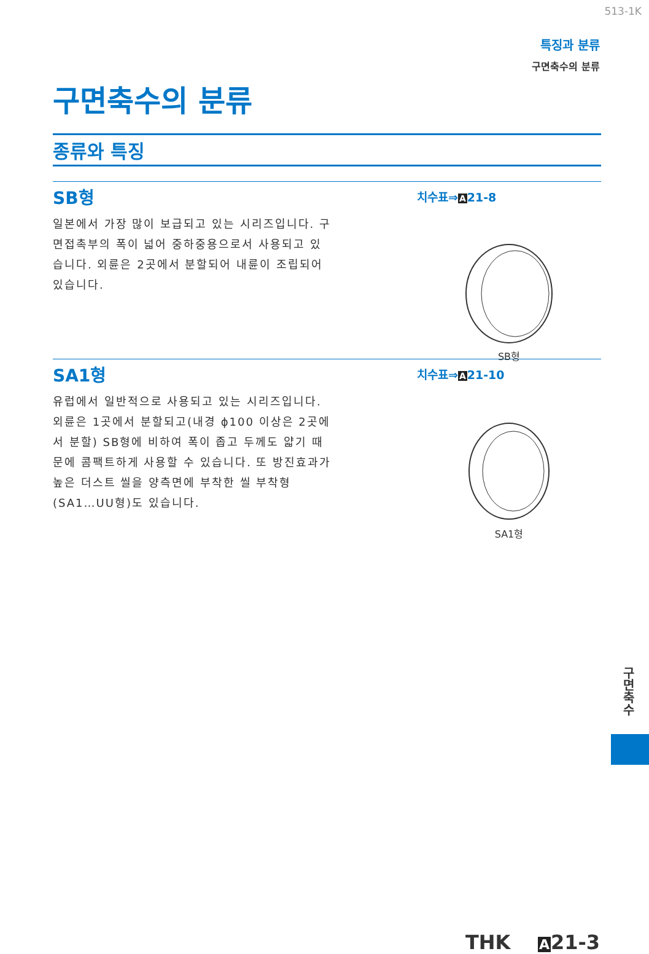513-1K
특징과 분류
구면축수의 분류
구면축수의 분류
종류와 특징
SB형
일본에서 가장 많이 보급되고 있는 시리즈입니다. 구면접촉부의 폭이 넓어 중하중용으로서 사용되고 있습니다. 외륜은 2곳에서 분할되어 내륜이 조립되어 있습니다.
치수표⇒A21-8
SB형
SA1형
유럽에서 일반적으로 사용되고 있는 시리즈입니다. 외륜은 1곳에서 분할되고(내경 ϕ100 이상은 2곳에서 분할) SB형에 비하여 폭이 좁고 두께도 얇기 때문에 콤팩트하게 사용할 수 있습니다. 또 방진효과가 높은 더스트 씰을 양측면에 부착한 씰 부착형(SA1…UU형)도 있습니다.
치수표⇒A21-10
SA1형
구면축수
THK A21-3